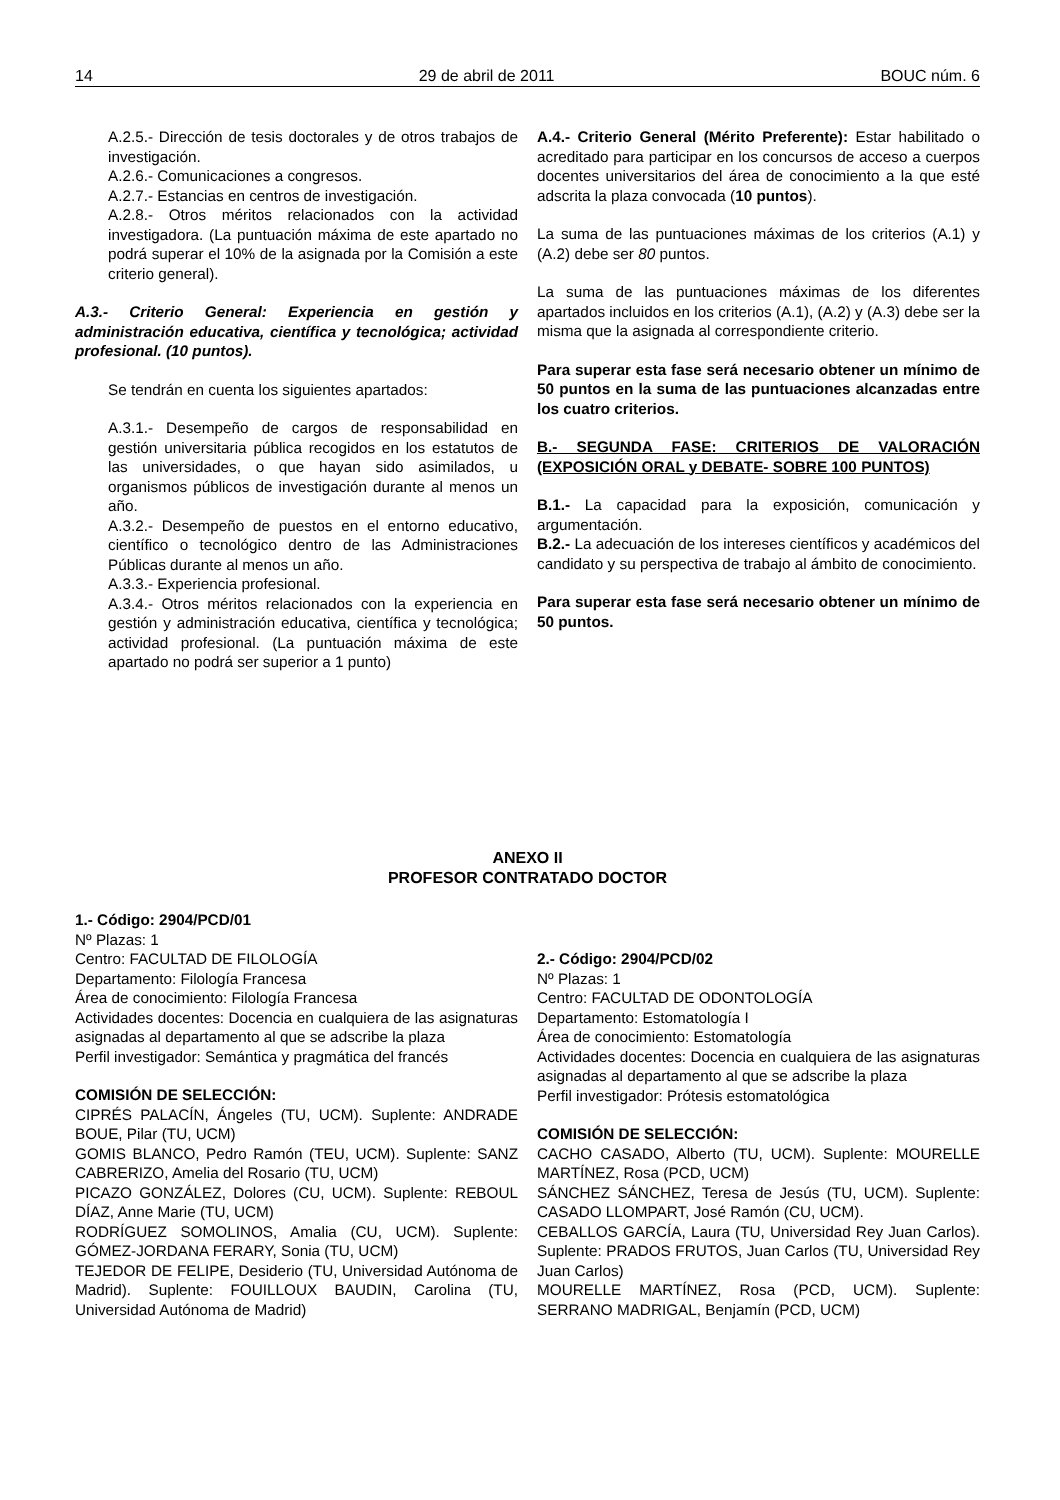14 29 de abril de 2011 BOUC núm. 6
A.2.5.- Dirección de tesis doctorales y de otros trabajos de investigación.
A.2.6.- Comunicaciones a congresos.
A.2.7.- Estancias en centros de investigación.
A.2.8.- Otros méritos relacionados con la actividad investigadora. (La puntuación máxima de este apartado no podrá superar el 10% de la asignada por la Comisión a este criterio general).
A.3.- Criterio General: Experiencia en gestión y administración educativa, científica y tecnológica; actividad profesional. (10 puntos).
Se tendrán en cuenta los siguientes apartados:
A.3.1.- Desempeño de cargos de responsabilidad en gestión universitaria pública recogidos en los estatutos de las universidades, o que hayan sido asimilados, u organismos públicos de investigación durante al menos un año.
A.3.2.- Desempeño de puestos en el entorno educativo, científico o tecnológico dentro de las Administraciones Públicas durante al menos un año.
A.3.3.- Experiencia profesional.
A.3.4.- Otros méritos relacionados con la experiencia en gestión y administración educativa, científica y tecnológica; actividad profesional. (La puntuación máxima de este apartado no podrá ser superior a 1 punto)
A.4.- Criterio General (Mérito Preferente): Estar habilitado o acreditado para participar en los concursos de acceso a cuerpos docentes universitarios del área de conocimiento a la que esté adscrita la plaza convocada (10 puntos).
La suma de las puntuaciones máximas de los criterios (A.1) y (A.2) debe ser 80 puntos.
La suma de las puntuaciones máximas de los diferentes apartados incluidos en los criterios (A.1), (A.2) y (A.3) debe ser la misma que la asignada al correspondiente criterio.
Para superar esta fase será necesario obtener un mínimo de 50 puntos en la suma de las puntuaciones alcanzadas entre los cuatro criterios.
B.- SEGUNDA FASE: CRITERIOS DE VALORACIÓN (EXPOSICIÓN ORAL y DEBATE- SOBRE 100 PUNTOS)
B.1.- La capacidad para la exposición, comunicación y argumentación.
B.2.- La adecuación de los intereses científicos y académicos del candidato y su perspectiva de trabajo al ámbito de conocimiento.
Para superar esta fase será necesario obtener un mínimo de 50 puntos.
ANEXO II
PROFESOR CONTRATADO DOCTOR
1.- Código: 2904/PCD/01
Nº Plazas: 1
Centro: FACULTAD DE FILOLOGÍA
Departamento: Filología Francesa
Área de conocimiento: Filología Francesa
Actividades docentes: Docencia en cualquiera de las asignaturas asignadas al departamento al que se adscribe la plaza
Perfil investigador: Semántica y pragmática del francés
COMISIÓN DE SELECCIÓN:
CIPRÉS PALACÍN, Ángeles (TU, UCM). Suplente: ANDRADE BOUE, Pilar (TU, UCM)
GOMIS BLANCO, Pedro Ramón (TEU, UCM). Suplente: SANZ CABRERIZO, Amelia del Rosario (TU, UCM)
PICAZO GONZÁLEZ, Dolores (CU, UCM). Suplente: REBOUL DÍAZ, Anne Marie (TU, UCM)
RODRÍGUEZ SOMOLINOS, Amalia (CU, UCM). Suplente: GÓMEZ-JORDANA FERARY, Sonia (TU, UCM)
TEJEDOR DE FELIPE, Desiderio (TU, Universidad Autónoma de Madrid). Suplente: FOUILLOUX BAUDIN, Carolina (TU, Universidad Autónoma de Madrid)
2.- Código: 2904/PCD/02
Nº Plazas: 1
Centro: FACULTAD DE ODONTOLOGÍA
Departamento: Estomatología I
Área de conocimiento: Estomatología
Actividades docentes: Docencia en cualquiera de las asignaturas asignadas al departamento al que se adscribe la plaza
Perfil investigador: Prótesis estomatológica
COMISIÓN DE SELECCIÓN:
CACHO CASADO, Alberto (TU, UCM). Suplente: MOURELLE MARTÍNEZ, Rosa (PCD, UCM)
SÁNCHEZ SÁNCHEZ, Teresa de Jesús (TU, UCM). Suplente: CASADO LLOMPART, José Ramón (CU, UCM).
CEBALLOS GARCÍA, Laura (TU, Universidad Rey Juan Carlos). Suplente: PRADOS FRUTOS, Juan Carlos (TU, Universidad Rey Juan Carlos)
MOURELLE MARTÍNEZ, Rosa (PCD, UCM). Suplente: SERRANO MADRIGAL, Benjamín (PCD, UCM)